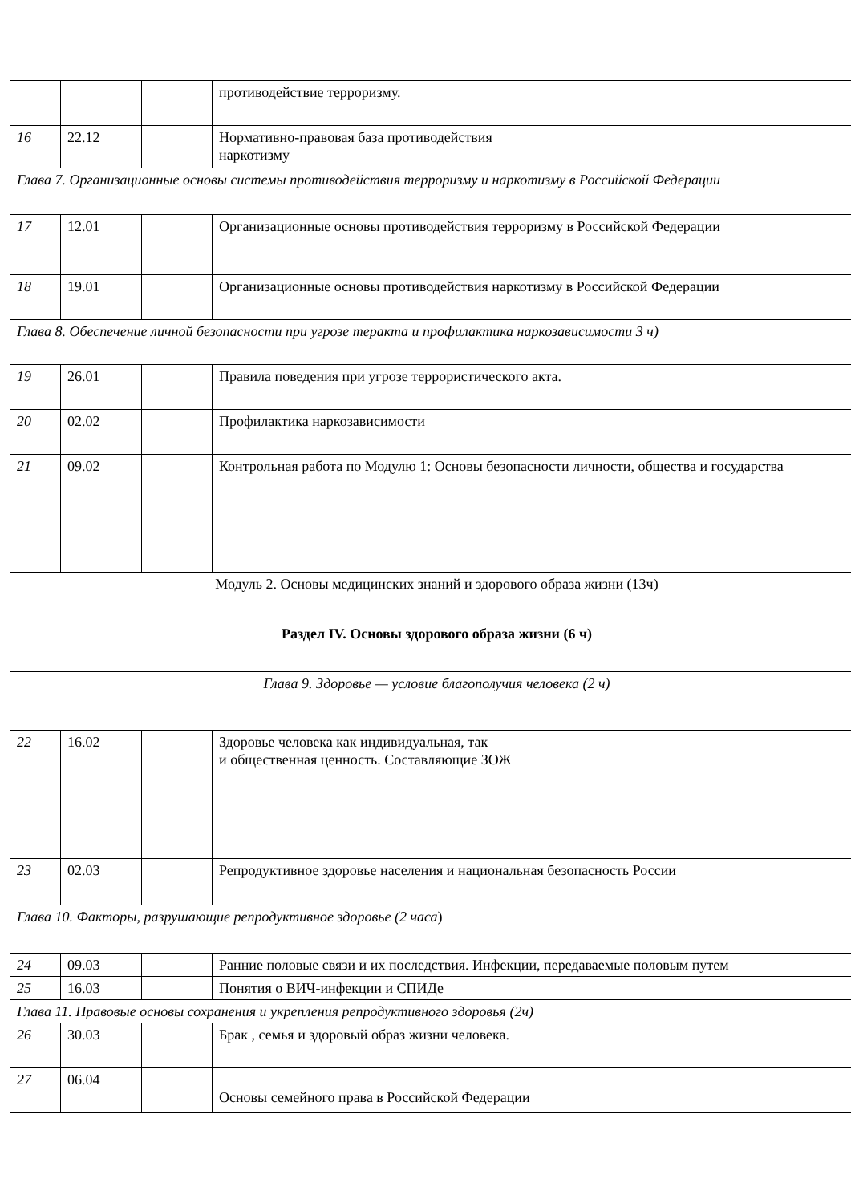| | | | противодействие терроризму. |
| 16 | 22.12 | | Нормативно-правовая база противодействия наркотизму |
| Глава 7. Организационные основы системы противодействия терроризму и наркотизму в Российской Федерации | | | |
| 17 | 12.01 | | Организационные основы противодействия терроризму в Российской Федерации |
| 18 | 19.01 | | Организационные основы противодействия наркотизму в Российской Федерации |
| Глава 8. Обеспечение личной безопасности при угрозе теракта и профилактика наркозависимости 3 ч) | | | |
| 19 | 26.01 | | Правила поведения при угрозе террористического акта. |
| 20 | 02.02 | | Профилактика наркозависимости |
| 21 | 09.02 | | Контрольная работа по Модулю 1: Основы безопасности личности, общества и государства |
| Модуль 2. Основы медицинских знаний и здорового образа жизни (13ч) | | | |
| Раздел IV. Основы здорового образа жизни (6 ч) | | | |
| Глава 9. Здоровье — условие благополучия человека (2 ч) | | | |
| 22 | 16.02 | | Здоровье человека как индивидуальная, так и общественная ценность. Составляющие ЗОЖ |
| 23 | 02.03 | | Репродуктивное здоровье населения и национальная безопасность России |
| Глава 10. Факторы, разрушающие репродуктивное здоровье (2 часа ) | | | |
| 24 | 09.03 | | Ранние половые связи и их последствия. Инфекции, передаваемые половым путем |
| 25 | 16.03 | | Понятия о ВИЧ-инфекции и СПИДе |
| Глава 11. Правовые основы сохранения и укрепления репродуктивного здоровья (2ч) | | | |
| 26 | 30.03 | | Брак , семья и здоровый образ жизни человека. |
| 27 | 06.04 | | Основы семейного права в Российской Федерации |